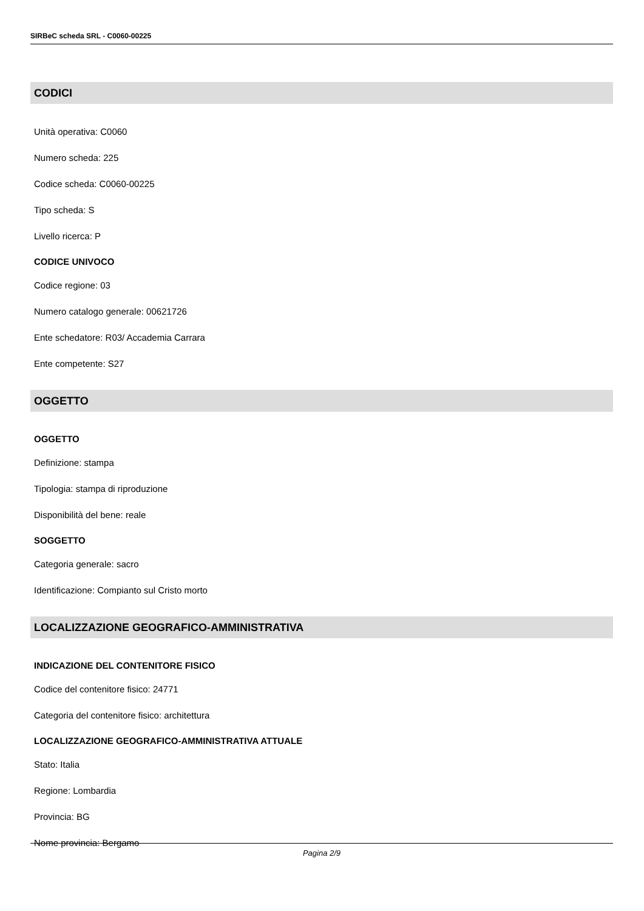SIRBeC scheda SRL - C0060-00225
CODICI
Unità operativa: C0060
Numero scheda: 225
Codice scheda: C0060-00225
Tipo scheda: S
Livello ricerca: P
CODICE UNIVOCO
Codice regione: 03
Numero catalogo generale: 00621726
Ente schedatore: R03/ Accademia Carrara
Ente competente: S27
OGGETTO
OGGETTO
Definizione: stampa
Tipologia: stampa di riproduzione
Disponibilità del bene: reale
SOGGETTO
Categoria generale: sacro
Identificazione: Compianto sul Cristo morto
LOCALIZZAZIONE GEOGRAFICO-AMMINISTRATIVA
INDICAZIONE DEL CONTENITORE FISICO
Codice del contenitore fisico: 24771
Categoria del contenitore fisico: architettura
LOCALIZZAZIONE GEOGRAFICO-AMMINISTRATIVA ATTUALE
Stato: Italia
Regione: Lombardia
Provincia: BG
Nome provincia: Bergamo
Pagina 2/9